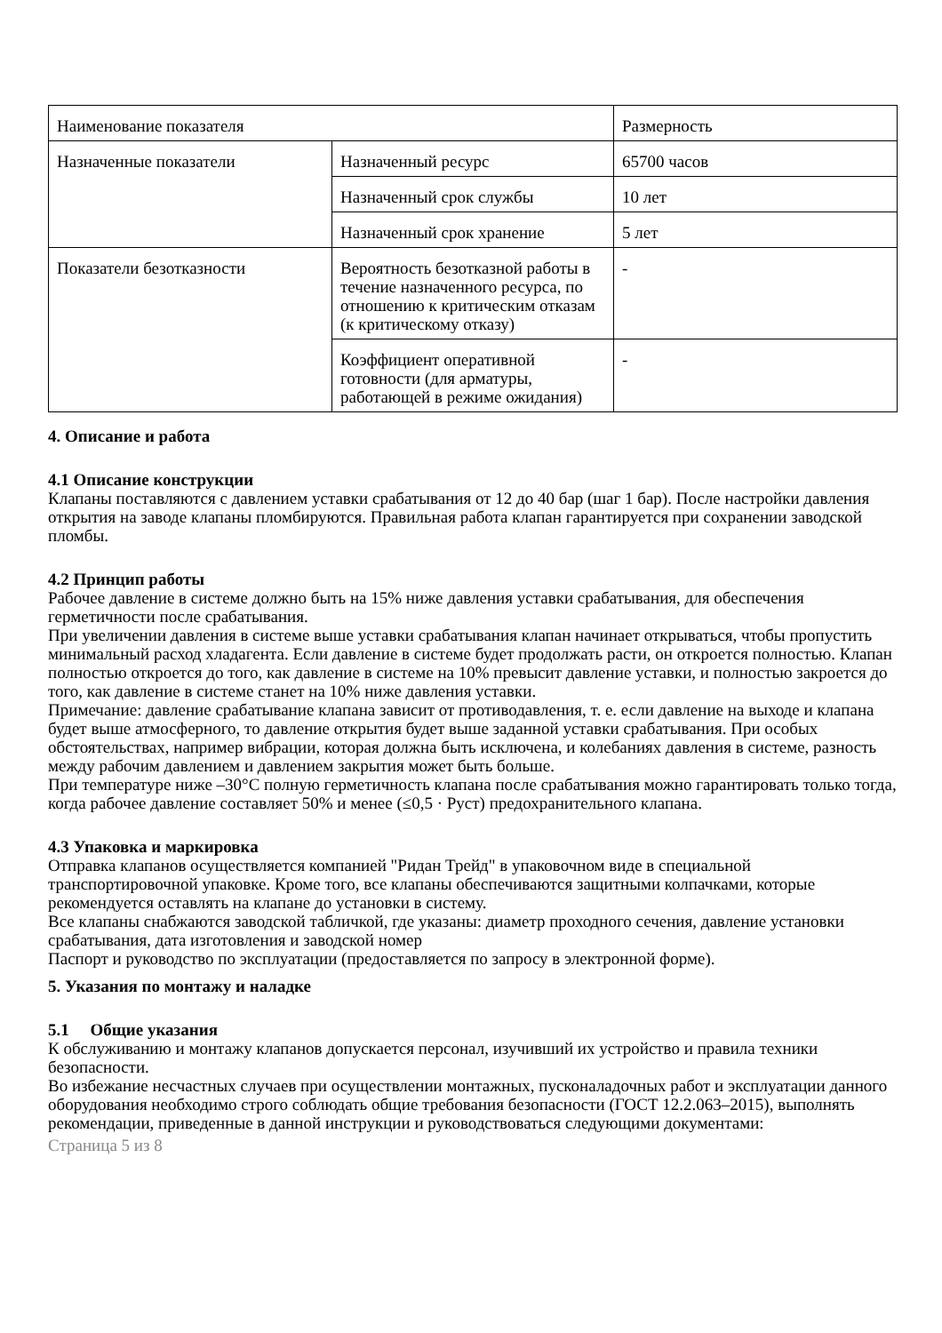| Наименование показателя | | Размерность |
| Назначенные показатели | Назначенный ресурс | 65700 часов |
| | Назначенный срок службы | 10 лет |
| | Назначенный срок хранение | 5 лет |
| Показатели безотказности | Вероятность безотказной работы в течение назначенного ресурса, по отношению к критическим отказам (к критическому отказу) | - |
| | Коэффициент оперативной готовности (для арматуры, работающей в режиме ожидания) | - |
4. Описание и работа
4.1 Описание конструкции
Клапаны поставляются с давлением уставки срабатывания от 12 до 40 бар (шаг 1 бар). После настройки давления открытия на заводе клапаны пломбируются. Правильная работа клапан гарантируется при сохранении заводской пломбы.
4.2 Принцип работы
Рабочее давление в системе должно быть на 15% ниже давления уставки срабатывания, для обеспечения герметичности после срабатывания.
При увеличении давления в системе выше уставки срабатывания клапан начинает открываться, чтобы пропустить минимальный расход хладагента. Если давление в системе будет продолжать расти, он откроется полностью. Клапан полностью откроется до того, как давление в системе на 10% превысит давление уставки, и полностью закроется до того, как давление в системе станет на 10% ниже давления уставки.
Примечание: давление срабатывание клапана зависит от противодавления, т. е. если давление на выходе и клапана будет выше атмосферного, то давление открытия будет выше заданной уставки срабатывания. При особых обстоятельствах, например вибрации, которая должна быть исключена, и колебаниях давления в системе, разность между рабочим давлением и давлением закрытия может быть больше.
При температуре ниже –30°C полную герметичность клапана после срабатывания можно гарантировать только тогда, когда рабочее давление составляет 50% и менее (≤0,5 · Руст) предохранительного клапана.
4.3 Упаковка и маркировка
Отправка клапанов осуществляется компанией "Ридан Трейд" в упаковочном виде в специальной транспортировочной упаковке. Кроме того, все клапаны обеспечиваются защитными колпачками, которые рекомендуется оставлять на клапане до установки в систему.
Все клапаны снабжаются заводской табличкой, где указаны: диаметр проходного сечения, давление установки срабатывания, дата изготовления и заводской номер
Паспорт и руководство по эксплуатации (предоставляется по запросу в электронной форме).
5. Указания по монтажу и наладке
5.1 Общие указания
К обслуживанию и монтажу клапанов допускается персонал, изучивший их устройство и правила техники безопасности.
Во избежание несчастных случаев при осуществлении монтажных, пусконаладочных работ и эксплуатации данного оборудования необходимо строго соблюдать общие требования безопасности (ГОСТ 12.2.063–2015), выполнять рекомендации, приведенные в данной инструкции и руководствоваться следующими документами:
Страница 5 из 8